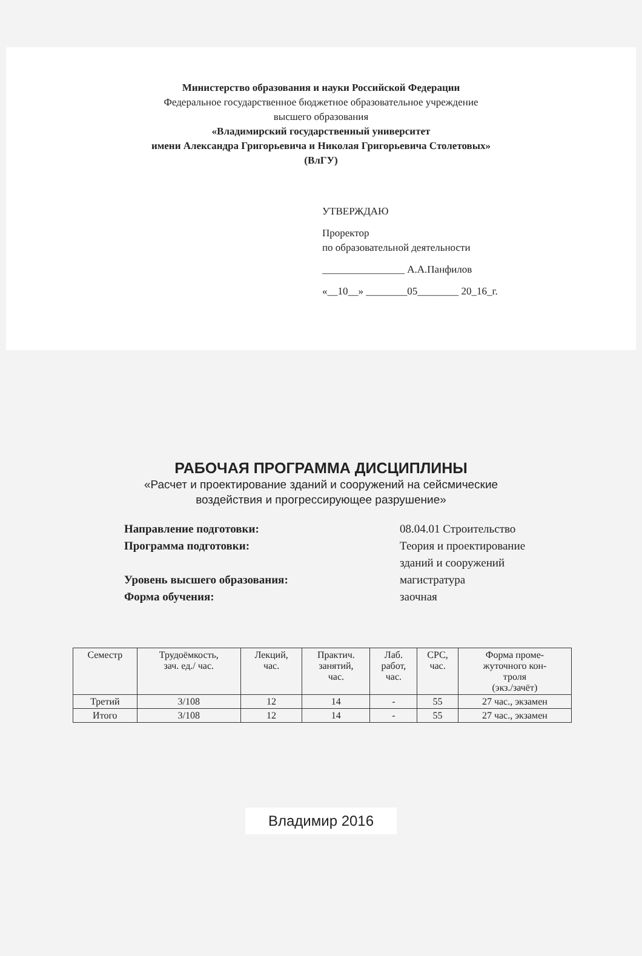Министерство образования и науки Российской Федерации
Федеральное государственное бюджетное образовательное учреждение
высшего образования
«Владимирский государственный университет
имени Александра Григорьевича и Николая Григорьевича Столетовых»
(ВлГУ)
УТВЕРЖДАЮ
Проректор
по образовательной деятельности
________________ А.А.Панфилов
«__10__» ________05________ 20_16_г.
РАБОЧАЯ ПРОГРАММА ДИСЦИПЛИНЫ
«Расчет и проектирование зданий и сооружений на сейсмические
воздействия и прогрессирующее разрушение»
Направление подготовки: 08.04.01 Строительство
Программа подготовки: Теория и проектирование
зданий и сооружений
Уровень высшего образования: магистратура
Форма обучения: заочная
| Семестр | Трудоёмкость, зач. ед./ час. | Лекций, час. | Практич. занятий, час. | Лаб. работ, час. | СРС, час. | Форма проме- жуточного кон- троля (экз./зачёт) |
| --- | --- | --- | --- | --- | --- | --- |
| Третий | 3/108 | 12 | 14 | - | 55 | 27 час., экзамен |
| Итого | 3/108 | 12 | 14 | - | 55 | 27 час., экзамен |
Владимир 2016